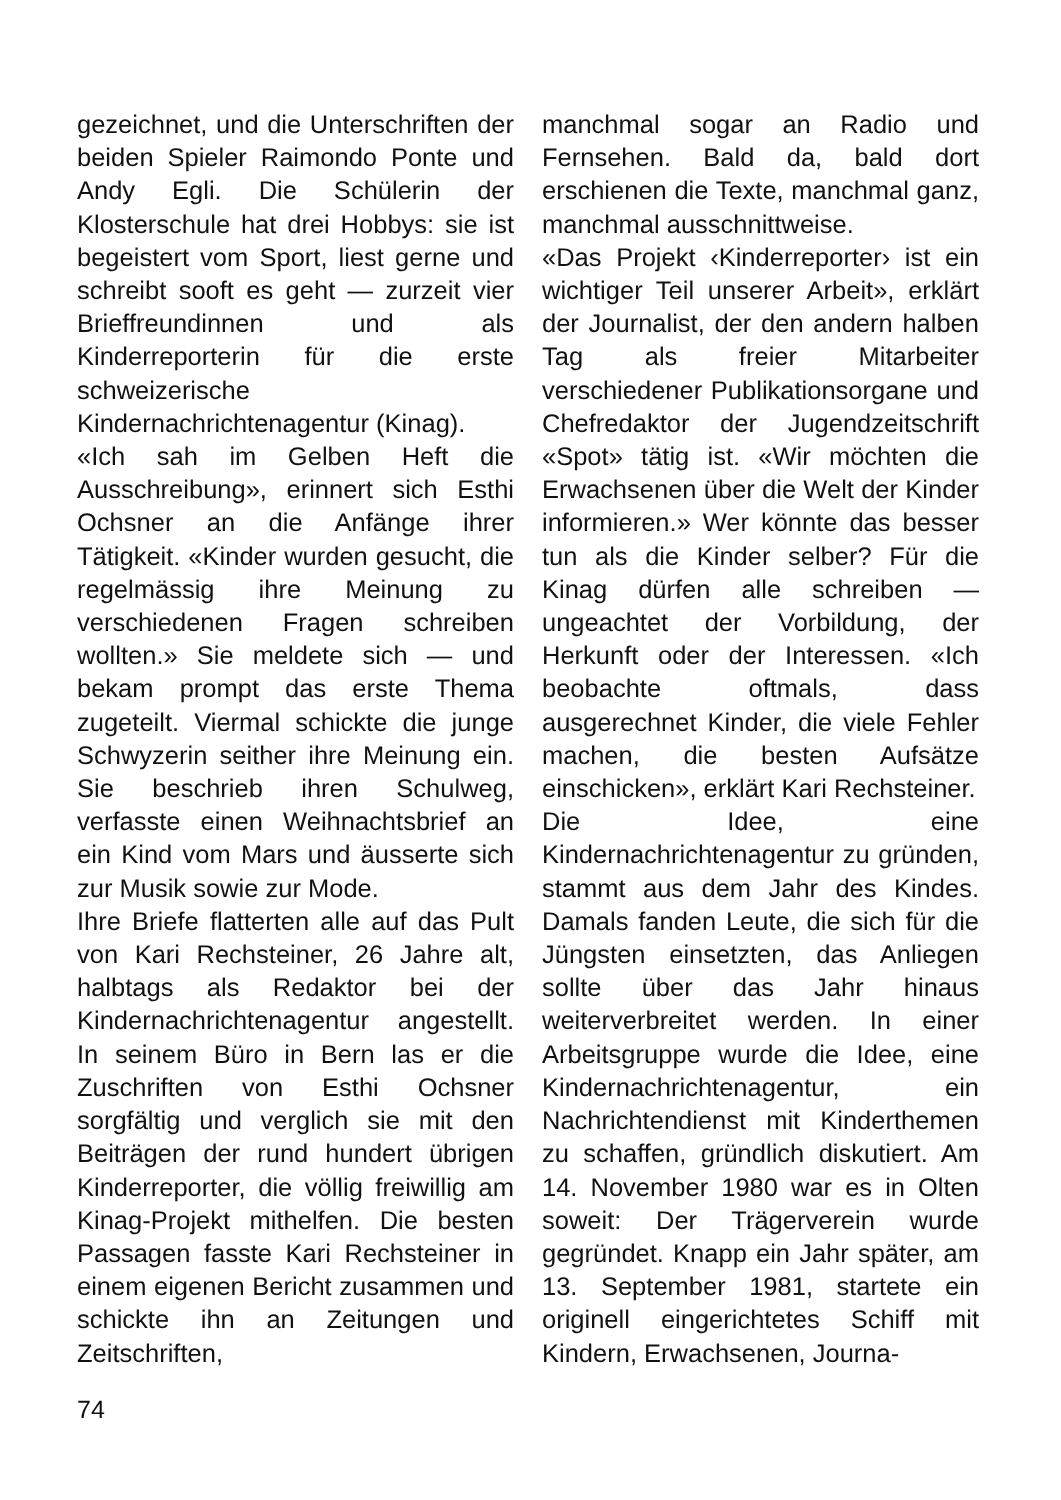gezeichnet, und die Unterschriften der beiden Spieler Raimondo Ponte und Andy Egli. Die Schülerin der Klosterschule hat drei Hobbys: sie ist begeistert vom Sport, liest gerne und schreibt sooft es geht — zurzeit vier Brieffreundinnen und als Kinderreporterin für die erste schweizerische Kindernachrichtenagentur (Kinag).
«Ich sah im Gelben Heft die Ausschreibung», erinnert sich Esthi Ochsner an die Anfänge ihrer Tätigkeit. «Kinder wurden gesucht, die regelmässig ihre Meinung zu verschiedenen Fragen schreiben wollten.» Sie meldete sich — und bekam prompt das erste Thema zugeteilt. Viermal schickte die junge Schwyzerin seither ihre Meinung ein. Sie beschrieb ihren Schulweg, verfasste einen Weihnachtsbrief an ein Kind vom Mars und äusserte sich zur Musik sowie zur Mode.
Ihre Briefe flatterten alle auf das Pult von Kari Rechsteiner, 26 Jahre alt, halbtags als Redaktor bei der Kindernachrichtenagentur angestellt. In seinem Büro in Bern las er die Zuschriften von Esthi Ochsner sorgfältig und verglich sie mit den Beiträgen der rund hundert übrigen Kinderreporter, die völlig freiwillig am Kinag-Projekt mithelfen. Die besten Passagen fasste Kari Rechsteiner in einem eigenen Bericht zusammen und schickte ihn an Zeitungen und Zeitschriften,
manchmal sogar an Radio und Fernsehen. Bald da, bald dort erschienen die Texte, manchmal ganz, manchmal ausschnittweise.
«Das Projekt ‹Kinderreporter› ist ein wichtiger Teil unserer Arbeit», erklärt der Journalist, der den andern halben Tag als freier Mitarbeiter verschiedener Publikationsorgane und Chefredaktor der Jugendzeitschrift «Spot» tätig ist. «Wir möchten die Erwachsenen über die Welt der Kinder informieren.» Wer könnte das besser tun als die Kinder selber? Für die Kinag dürfen alle schreiben — ungeachtet der Vorbildung, der Herkunft oder der Interessen. «Ich beobachte oftmals, dass ausgerechnet Kinder, die viele Fehler machen, die besten Aufsätze einschicken», erklärt Kari Rechsteiner.
Die Idee, eine Kindernachrichtenagentur zu gründen, stammt aus dem Jahr des Kindes. Damals fanden Leute, die sich für die Jüngsten einsetzten, das Anliegen sollte über das Jahr hinaus weiterverbreitet werden. In einer Arbeitsgruppe wurde die Idee, eine Kindernachrichtenagentur, ein Nachrichtendienst mit Kinderthemen zu schaffen, gründlich diskutiert. Am 14. November 1980 war es in Olten soweit: Der Trägerverein wurde gegründet. Knapp ein Jahr später, am 13. September 1981, startete ein originell eingerichtetes Schiff mit Kindern, Erwachsenen, Journa-
74